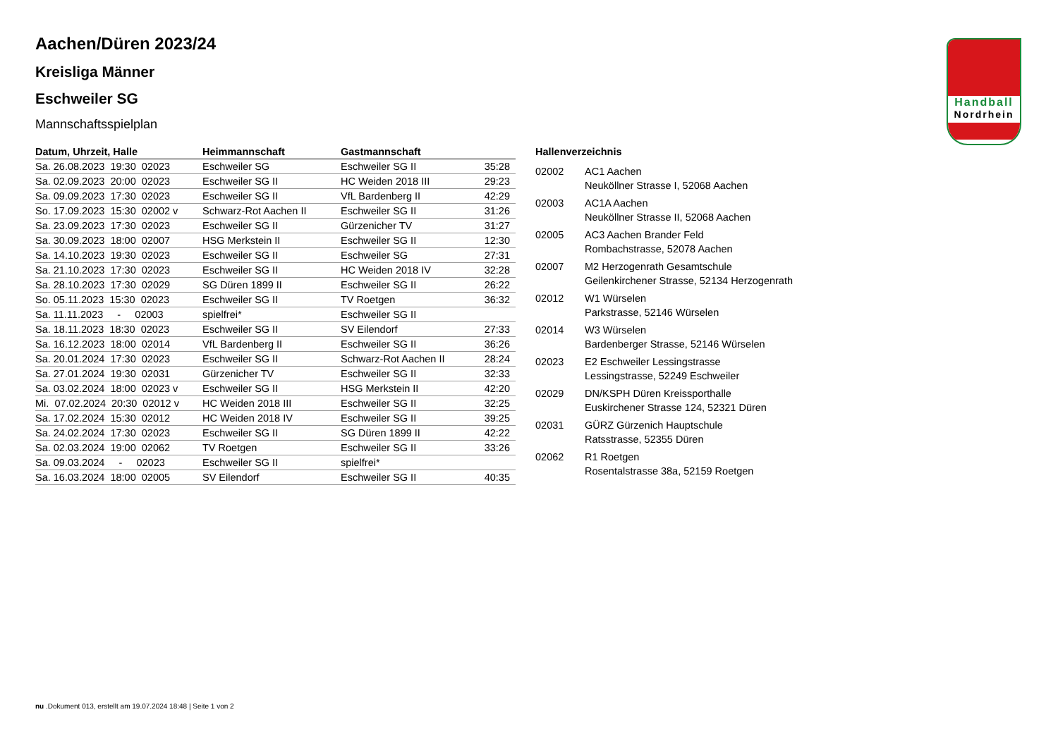Aachen/Düren 2023/24
Kreisliga Männer
Eschweiler SG
Mannschaftsspielplan
| Datum, Uhrzeit, Halle | Heimmannschaft | Gastmannschaft | |
| --- | --- | --- | --- |
| Sa. 26.08.2023 19:30 02023 | Eschweiler SG | Eschweiler SG II | 35:28 |
| Sa. 02.09.2023 20:00 02023 | Eschweiler SG II | HC Weiden 2018 III | 29:23 |
| Sa. 09.09.2023 17:30 02023 | Eschweiler SG II | VfL Bardenberg II | 42:29 |
| So. 17.09.2023 15:30 02002 v | Schwarz-Rot Aachen II | Eschweiler SG II | 31:26 |
| Sa. 23.09.2023 17:30 02023 | Eschweiler SG II | Gürzenicher TV | 31:27 |
| Sa. 30.09.2023 18:00 02007 | HSG Merkstein II | Eschweiler SG II | 12:30 |
| Sa. 14.10.2023 19:30 02023 | Eschweiler SG II | Eschweiler SG | 27:31 |
| Sa. 21.10.2023 17:30 02023 | Eschweiler SG II | HC Weiden 2018 IV | 32:28 |
| Sa. 28.10.2023 17:30 02029 | SG Düren 1899 II | Eschweiler SG II | 26:22 |
| So. 05.11.2023 15:30 02023 | Eschweiler SG II | TV Roetgen | 36:32 |
| Sa. 11.11.2023 - 02003 | spielfrei* | Eschweiler SG II | |
| Sa. 18.11.2023 18:30 02023 | Eschweiler SG II | SV Eilendorf | 27:33 |
| Sa. 16.12.2023 18:00 02014 | VfL Bardenberg II | Eschweiler SG II | 36:26 |
| Sa. 20.01.2024 17:30 02023 | Eschweiler SG II | Schwarz-Rot Aachen II | 28:24 |
| Sa. 27.01.2024 19:30 02031 | Gürzenicher TV | Eschweiler SG II | 32:33 |
| Sa. 03.02.2024 18:00 02023 v | Eschweiler SG II | HSG Merkstein II | 42:20 |
| Mi. 07.02.2024 20:30 02012 v | HC Weiden 2018 III | Eschweiler SG II | 32:25 |
| Sa. 17.02.2024 15:30 02012 | HC Weiden 2018 IV | Eschweiler SG II | 39:25 |
| Sa. 24.02.2024 17:30 02023 | Eschweiler SG II | SG Düren 1899 II | 42:22 |
| Sa. 02.03.2024 19:00 02062 | TV Roetgen | Eschweiler SG II | 33:26 |
| Sa. 09.03.2024 - 02023 | Eschweiler SG II | spielfrei* | |
| Sa. 16.03.2024 18:00 02005 | SV Eilendorf | Eschweiler SG II | 40:35 |
Hallenverzeichnis
| 02002 | AC1 Aachen Neuköllner Strasse I, 52068 Aachen |
| 02003 | AC1A Aachen Neuköllner Strasse II, 52068 Aachen |
| 02005 | AC3 Aachen Brander Feld Rombachstrasse, 52078 Aachen |
| 02007 | M2 Herzogenrath Gesamtschule Geilenkirchener Strasse, 52134 Herzogenrath |
| 02012 | W1 Würselen Parkstrasse, 52146 Würselen |
| 02014 | W3 Würselen Bardenberger Strasse, 52146 Würselen |
| 02023 | E2 Eschweiler Lessingstrasse Lessingstrasse, 52249 Eschweiler |
| 02029 | DN/KSPH Düren Kreissporthalle Euskirchener Strasse 124, 52321 Düren |
| 02031 | GÜRZ Gürzenich Hauptschule Ratsstrasse, 52355 Düren |
| 02062 | R1 Roetgen Rosentalstrasse 38a, 52159 Roetgen |
Handball
Nordrhein
nu .Dokument 013, erstellt am 19.07.2024 18:48 | Seite 1 von 2